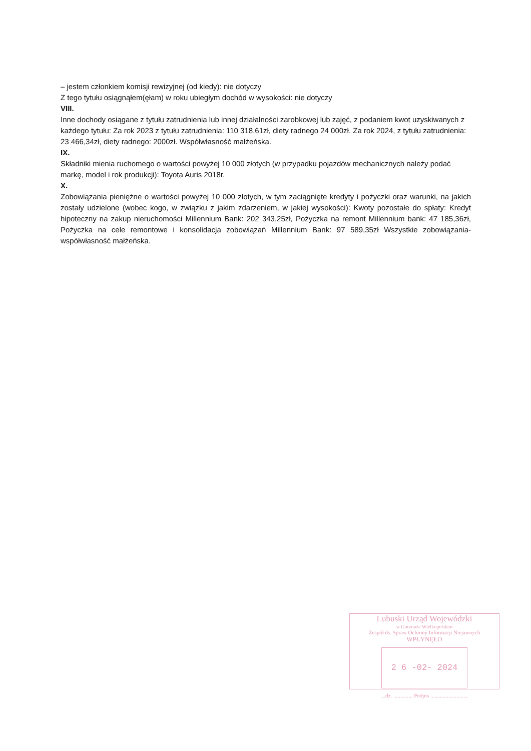– jestem członkiem komisji rewizyjnej (od kiedy): nie dotyczy
Z tego tytułu osiągnąłem(ęłam) w roku ubiegłym dochód w wysokości: nie dotyczy
VIII.
Inne dochody osiągane z tytułu zatrudnienia lub innej działalności zarobkowej lub zajęć, z podaniem kwot uzyskiwanych z każdego tytułu: Za rok 2023 z tytułu zatrudnienia: 110 318,61zł, diety radnego 24 000zł. Za rok 2024, z tytułu zatrudnienia: 23 466,34zł, diety radnego: 2000zł. Współwłasność małżeńska.
IX.
Składniki mienia ruchomego o wartości powyżej 10 000 złotych (w przypadku pojazdów mechanicznych należy podać markę, model i rok produkcji): Toyota Auris 2018r.
X.
Zobowiązania pieniężne o wartości powyżej 10 000 złotych, w tym zaciągnięte kredyty i pożyczki oraz warunki, na jakich zostały udzielone (wobec kogo, w związku z jakim zdarzeniem, w jakiej wysokości): Kwoty pozostałe do spłaty: Kredyt hipoteczny na zakup nieruchomości Millennium Bank: 202 343,25zł, Pożyczka na remont Millennium bank: 47 185,36zł, Pożyczka na cele remontowe i konsolidacja zobowiązań Millennium Bank: 97 589,35zł Wszystkie zobowiązania- współwłasność małżeńska.
Lubuski Urząd Wojewódzki
w Gorzowie Wielkopolskim
Zespół ds. Spraw Ochrony Informacji Niejawnych
WPŁYNĘŁO
2 6 -02- 2024
...dz. .............. Podpis ...........................